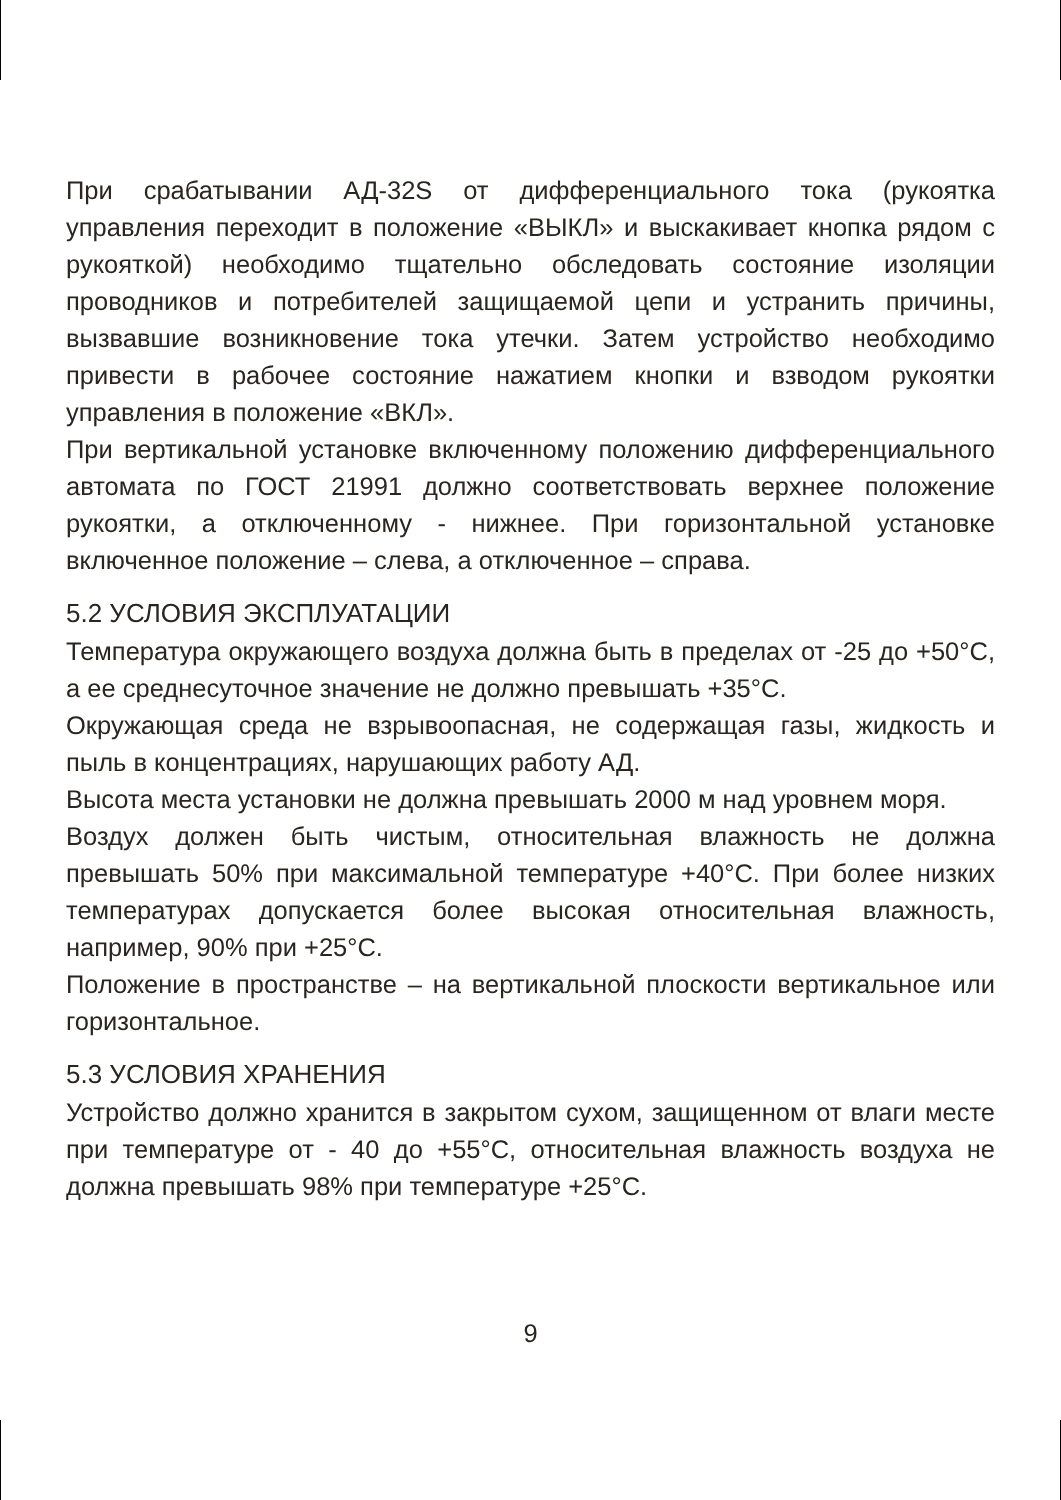При срабатывании АД-32S от дифференциального тока (рукоятка управления переходит в положение «ВЫКЛ» и выскакивает кнопка рядом с рукояткой) необходимо тщательно обследовать состояние изоляции проводников и потребителей защищаемой цепи и устранить причины, вызвавшие возникновение тока утечки. Затем устройство необходимо привести в рабочее состояние нажатием кнопки и взводом рукоятки управления в положение «ВКЛ».
При вертикальной установке включенному положению дифференциального автомата по ГОСТ 21991 должно соответствовать верхнее положение рукоятки, а отключенному - нижнее. При горизонтальной установке включенное положение – слева, а отключенное – справа.
5.2 УСЛОВИЯ ЭКСПЛУАТАЦИИ
Температура окружающего воздуха должна быть в пределах от -25 до +50°С, а ее среднесуточное значение не должно превышать +35°С.
Окружающая среда не взрывоопасная, не содержащая газы, жидкость и пыль в концентрациях, нарушающих работу АД.
Высота места установки не должна превышать 2000 м над уровнем моря.
Воздух должен быть чистым, относительная влажность не должна превышать 50% при максимальной температуре +40°С. При более низких температурах допускается более высокая относительная влажность, например, 90% при +25°С.
Положение в пространстве – на вертикальной плоскости вертикальное или горизонтальное.
5.3 УСЛОВИЯ ХРАНЕНИЯ
Устройство должно хранится в закрытом сухом, защищенном от влаги месте при температуре от - 40 до +55°С, относительная влажность воздуха не должна превышать 98% при температуре +25°С.
9